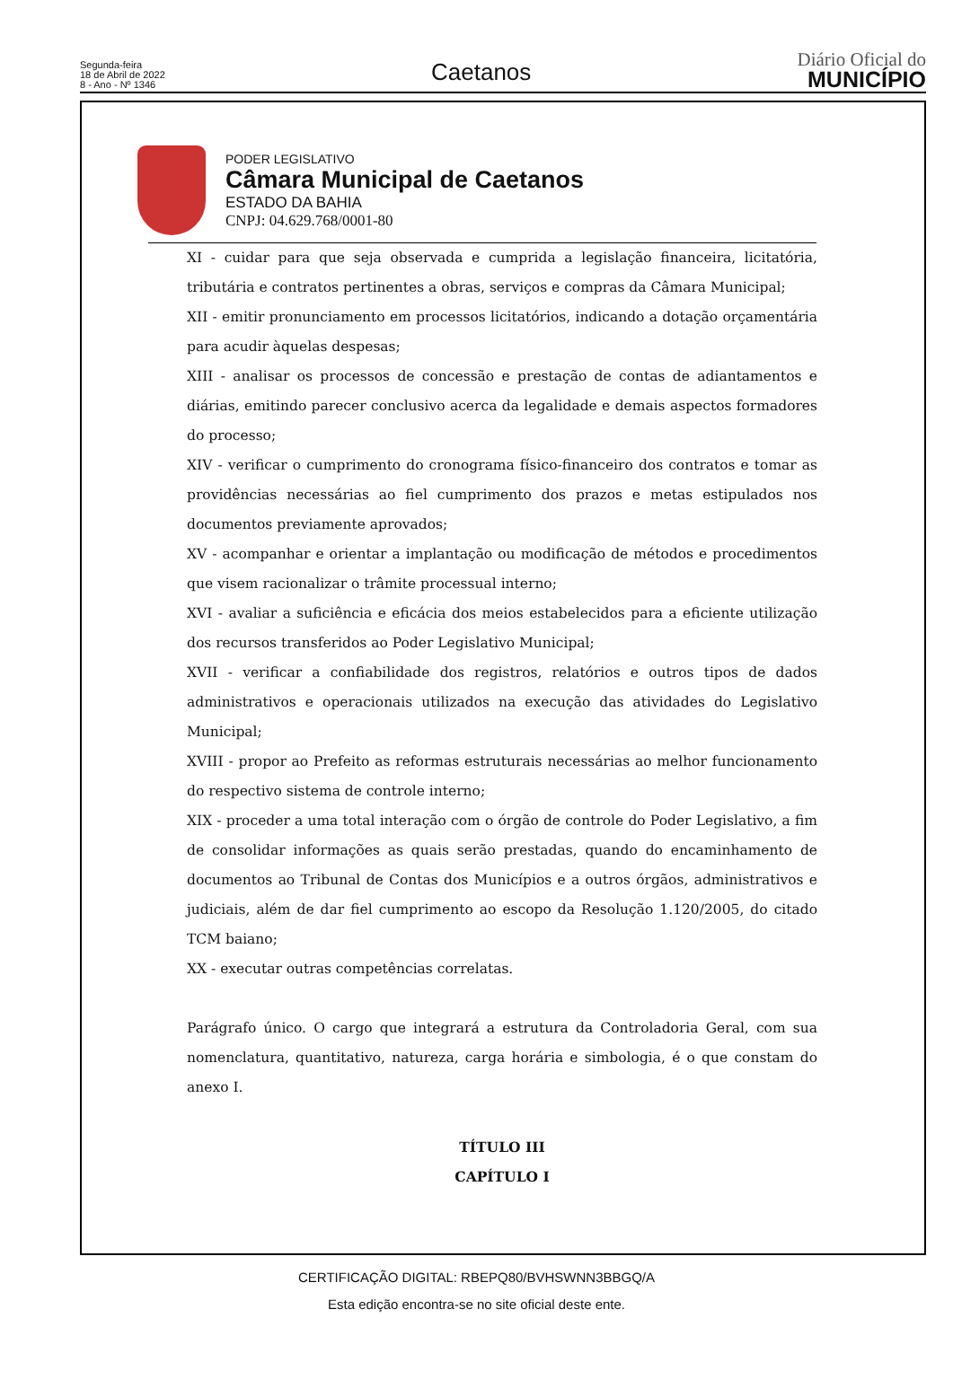Segunda-feira
18 de Abril de 2022
8 - Ano - Nº 1346
Caetanos
Diário Oficial do
MUNICÍPIO
PODER LEGISLATIVO
Câmara Municipal de Caetanos
ESTADO DA BAHIA
CNPJ: 04.629.768/0001-80
XI - cuidar para que seja observada e cumprida a legislação financeira, licitatória, tributária e contratos pertinentes a obras, serviços e compras da Câmara Municipal;
XII - emitir pronunciamento em processos licitatórios, indicando a dotação orçamentária para acudir àquelas despesas;
XIII - analisar os processos de concessão e prestação de contas de adiantamentos e diárias, emitindo parecer conclusivo acerca da legalidade e demais aspectos formadores do processo;
XIV - verificar o cumprimento do cronograma físico-financeiro dos contratos e tomar as providências necessárias ao fiel cumprimento dos prazos e metas estipulados nos documentos previamente aprovados;
XV - acompanhar e orientar a implantação ou modificação de métodos e procedimentos que visem racionalizar o trâmite processual interno;
XVI - avaliar a suficiência e eficácia dos meios estabelecidos para a eficiente utilização dos recursos transferidos ao Poder Legislativo Municipal;
XVII - verificar a confiabilidade dos registros, relatórios e outros tipos de dados administrativos e operacionais utilizados na execução das atividades do Legislativo Municipal;
XVIII - propor ao Prefeito as reformas estruturais necessárias ao melhor funcionamento do respectivo sistema de controle interno;
XIX - proceder a uma total interação com o órgão de controle do Poder Legislativo, a fim de consolidar informações as quais serão prestadas, quando do encaminhamento de documentos ao Tribunal de Contas dos Municípios e a outros órgãos, administrativos e judiciais, além de dar fiel cumprimento ao escopo da Resolução 1.120/2005, do citado TCM baiano;
XX - executar outras competências correlatas.
Parágrafo único. O cargo que integrará a estrutura da Controladoria Geral, com sua nomenclatura, quantitativo, natureza, carga horária e simbologia, é o que constam do anexo I.
TÍTULO III
CAPÍTULO I
CERTIFICAÇÃO DIGITAL: RBEPQ80/BVHSWNN3BBGQ/A
Esta edição encontra-se no site oficial deste ente.